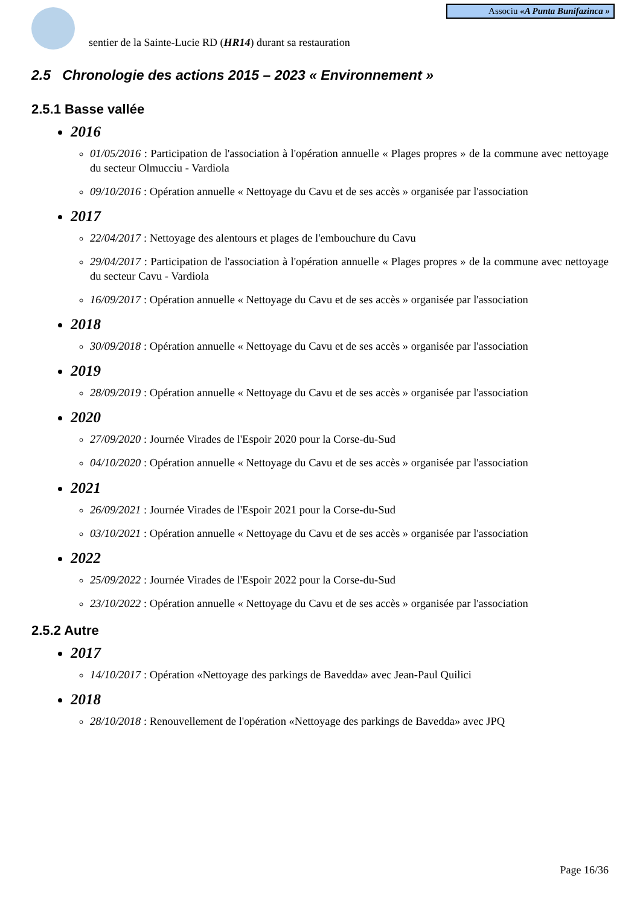Associu «A Punta Bunifazinca »
sentier de la Sainte-Lucie RD (HR14) durant sa restauration
2.5 Chronologie des actions 2015 – 2023 « Environnement »
2.5.1 Basse vallée
2016
01/05/2016 : Participation de l'association à l'opération annuelle « Plages propres » de la commune avec nettoyage du secteur Olmucciu - Vardiola
09/10/2016 : Opération annuelle « Nettoyage du Cavu et de ses accès » organisée par l'association
2017
22/04/2017 : Nettoyage des alentours et plages de l'embouchure du Cavu
29/04/2017 : Participation de l'association à l'opération annuelle « Plages propres » de la commune avec nettoyage du secteur Cavu - Vardiola
16/09/2017 : Opération annuelle « Nettoyage du Cavu et de ses accès » organisée par l'association
2018
30/09/2018 : Opération annuelle « Nettoyage du Cavu et de ses accès » organisée par l'association
2019
28/09/2019 : Opération annuelle « Nettoyage du Cavu et de ses accès » organisée par l'association
2020
27/09/2020 : Journée Virades de l'Espoir 2020 pour la Corse-du-Sud
04/10/2020 : Opération annuelle « Nettoyage du Cavu et de ses accès » organisée par l'association
2021
26/09/2021 : Journée Virades de l'Espoir 2021 pour la Corse-du-Sud
03/10/2021 : Opération annuelle « Nettoyage du Cavu et de ses accès » organisée par l'association
2022
25/09/2022 : Journée Virades de l'Espoir 2022 pour la Corse-du-Sud
23/10/2022 : Opération annuelle « Nettoyage du Cavu et de ses accès » organisée par l'association
2.5.2 Autre
2017
14/10/2017 : Opération «Nettoyage des parkings de Bavedda» avec Jean-Paul Quilici
2018
28/10/2018 : Renouvellement de l'opération «Nettoyage des parkings de Bavedda» avec JPQ
Page 16/36